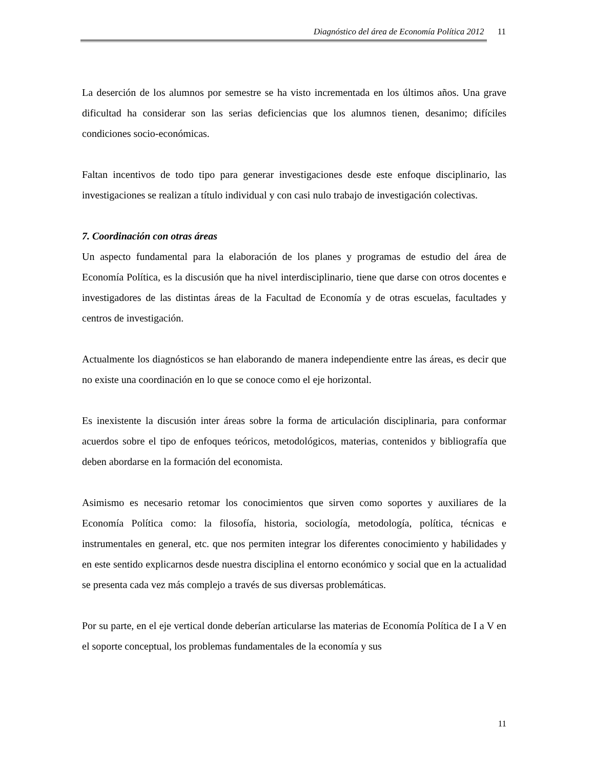Diagnóstico del área de Economía Política 2012 11
La deserción de los alumnos por semestre se ha visto incrementada en los últimos años. Una grave dificultad ha considerar son las serias deficiencias que los alumnos tienen, desanimo; difíciles condiciones socio-económicas.
Faltan incentivos de todo tipo para generar investigaciones desde este enfoque disciplinario, las investigaciones se realizan a título individual y con casi nulo trabajo de investigación colectivas.
7. Coordinación con otras áreas
Un aspecto fundamental para la elaboración de los planes y programas de estudio del área de Economía Política, es la discusión que ha nivel interdisciplinario, tiene que darse con otros docentes e investigadores de las distintas áreas de la Facultad de Economía y de otras escuelas, facultades y centros de investigación.
Actualmente los diagnósticos se han elaborando de manera independiente entre las áreas, es decir que no existe una coordinación en lo que se conoce como el eje horizontal.
Es inexistente la discusión inter áreas sobre la forma de articulación disciplinaria, para conformar acuerdos sobre el tipo de enfoques teóricos, metodológicos, materias, contenidos y bibliografía que deben abordarse en la formación del economista.
Asimismo es necesario retomar los conocimientos que sirven como soportes y auxiliares de la Economía Política como: la filosofía, historia, sociología, metodología, política, técnicas e instrumentales en general, etc. que nos permiten integrar los diferentes conocimiento y habilidades y en este sentido explicarnos desde nuestra disciplina el entorno económico y social que en la actualidad se presenta cada vez más complejo a través de sus diversas problemáticas.
Por su parte, en el eje vertical donde deberían articularse las materias de Economía Política de I a V en el soporte conceptual, los problemas fundamentales de la economía y sus
11